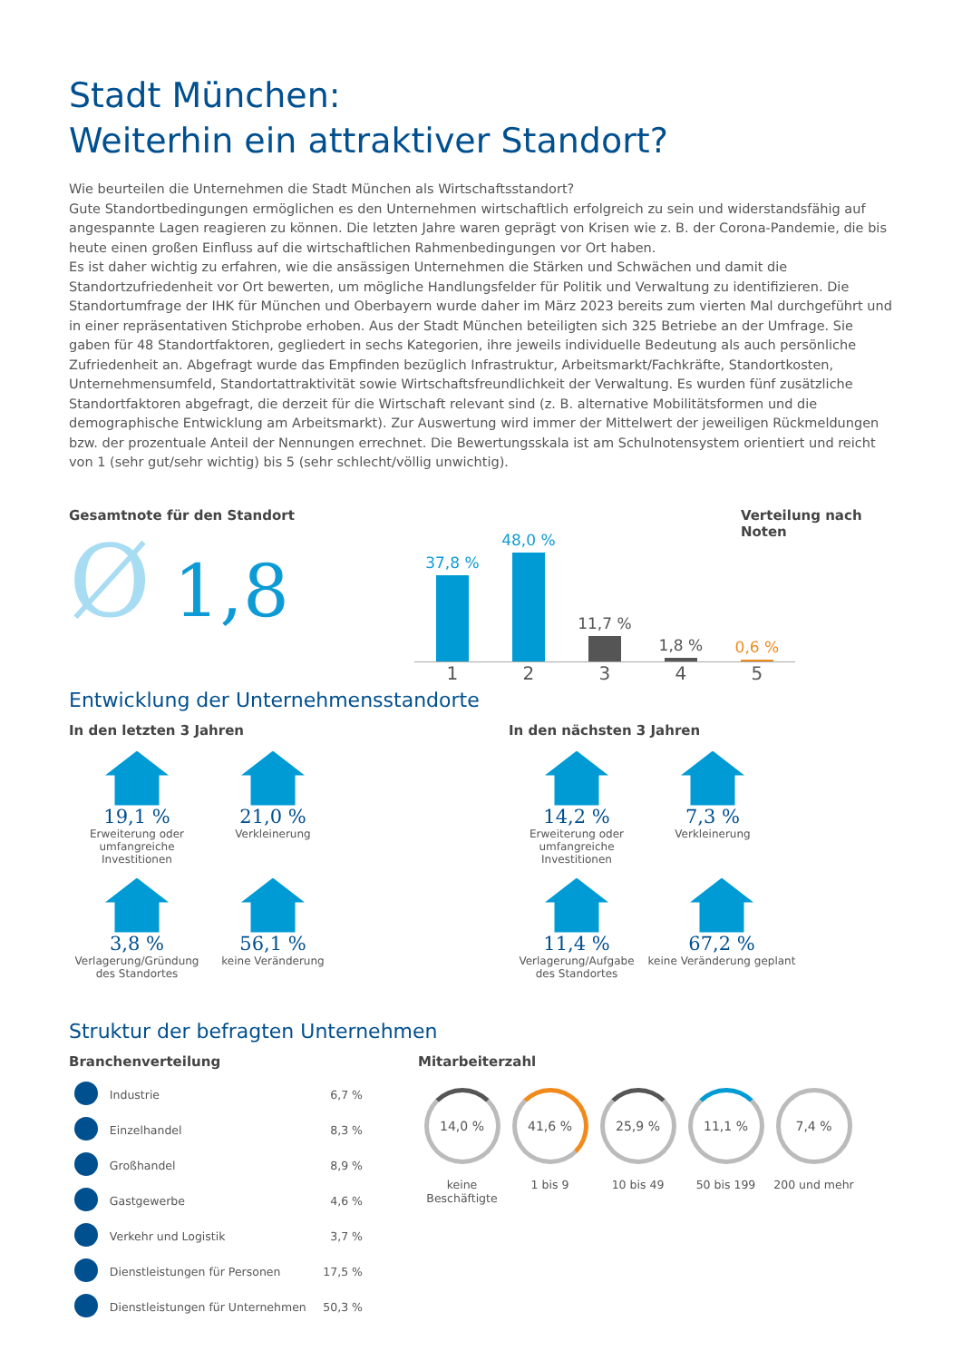Stadt München:
Weiterhin ein attraktiver Standort?
Wie beurteilen die Unternehmen die Stadt München als Wirtschaftsstandort?
Gute Standortbedingungen ermöglichen es den Unternehmen wirtschaftlich erfolgreich zu sein und widerstandsfähig auf angespannte Lagen reagieren zu können. Die letzten Jahre waren geprägt von Krisen wie z. B. der Corona-Pandemie, die bis heute einen großen Einfluss auf die wirtschaftlichen Rahmenbedingungen vor Ort haben.
Es ist daher wichtig zu erfahren, wie die ansässigen Unternehmen die Stärken und Schwächen und damit die Standortzufriedenheit vor Ort bewerten, um mögliche Handlungsfelder für Politik und Verwaltung zu identifizieren. Die Standortumfrage der IHK für München und Oberbayern wurde daher im März 2023 bereits zum vierten Mal durchgeführt und in einer repräsentativen Stichprobe erhoben. Aus der Stadt München beteiligten sich 325 Betriebe an der Umfrage. Sie gaben für 48 Standortfaktoren, gegliedert in sechs Kategorien, ihre jeweils individuelle Bedeutung als auch persönliche Zufriedenheit an. Abgefragt wurde das Empfinden bezüglich Infrastruktur, Arbeitsmarkt/Fachkräfte, Standortkosten, Unternehmensumfeld, Standortattraktivität sowie Wirtschaftsfreundlichkeit der Verwaltung. Es wurden fünf zusätzliche Standortfaktoren abgefragt, die derzeit für die Wirtschaft relevant sind (z. B. alternative Mobilitätsformen und die demographische Entwicklung am Arbeitsmarkt). Zur Auswertung wird immer der Mittelwert der jeweiligen Rückmeldungen bzw. der prozentuale Anteil der Nennungen errechnet. Die Bewertungsskala ist am Schulnotensystem orientiert und reicht von 1 (sehr gut/sehr wichtig) bis 5 (sehr schlecht/völlig unwichtig).
Gesamtnote für den Standort
Ø 1,8
37,8 %
48,0 %
11,7 %
1,8 %
0,6 %
1 2 3 4 5
Verteilung nach Noten
Entwicklung der Unternehmensstandorte
In den letzten 3 Jahren
19,1 %
Erweiterung oder umfangreiche Investitionen
21,0 %
Verkleinerung
3,8 %
Verlagerung/Gründung des Standortes
56,1 %
keine Veränderung
In den nächsten 3 Jahren
14,2 %
Erweiterung oder umfangreiche Investitionen
7,3 %
Verkleinerung
11,4 %
Verlagerung/Aufgabe des Standortes
67,2 %
keine Veränderung geplant
Struktur der befragten Unternehmen
Branchenverteilung
| | Industrie | 6,7 % |
| | Einzelhandel | 8,3 % |
| | Großhandel | 8,9 % |
| | Gastgewerbe | 4,6 % |
| | Verkehr und Logistik | 3,7 % |
| | Dienstleistungen für Personen | 17,5 % |
| | Dienstleistungen für Unternehmen | 50,3 % |
Mitarbeiterzahl
14,0 %
keine Beschäftigte
41,6 %
1 bis 9
25,9 %
10 bis 49
11,1 %
50 bis 199
7,4 %
200 und mehr